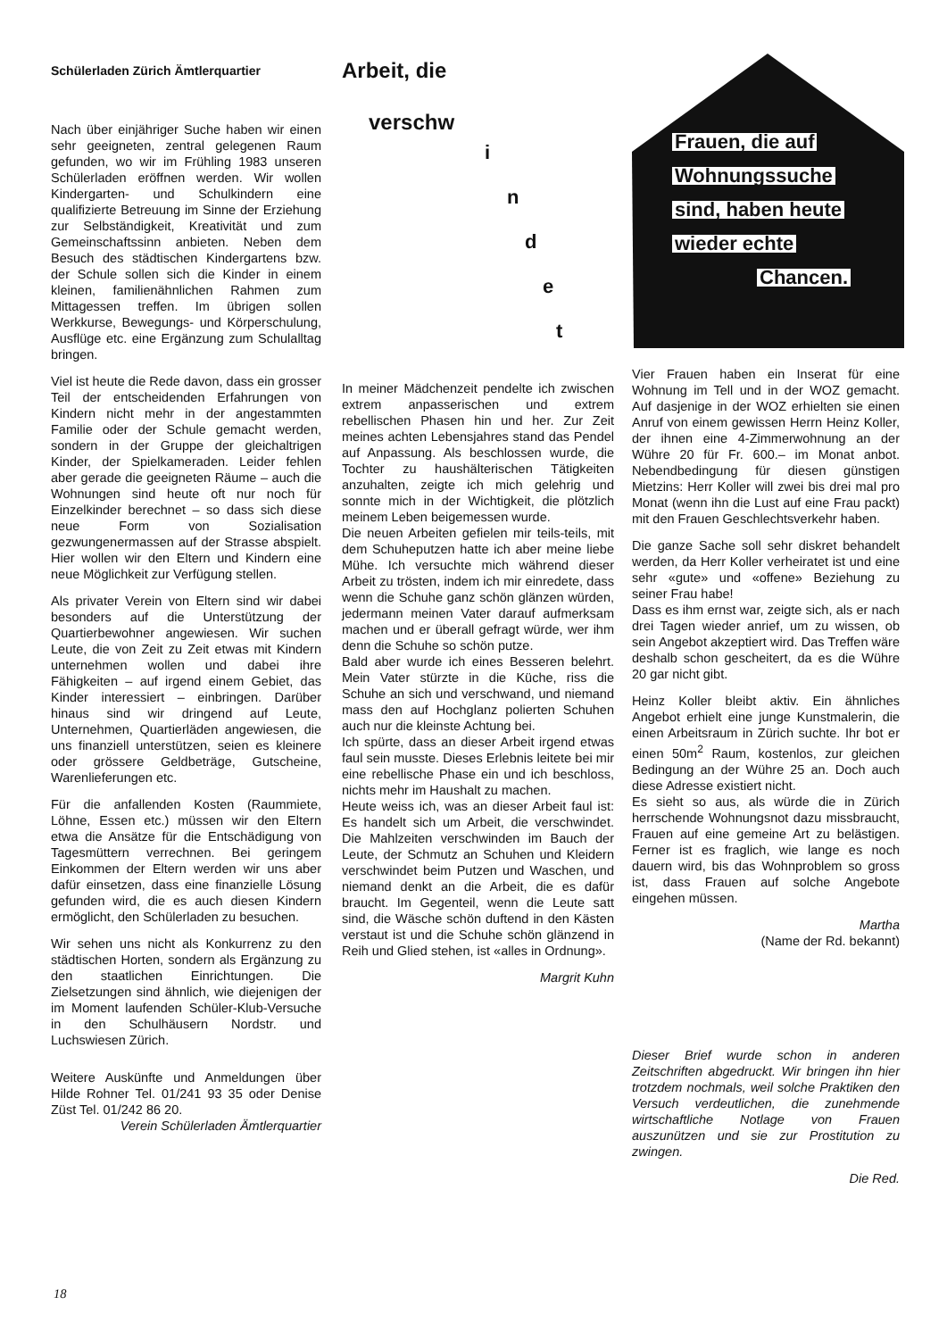Schülerladen Zürich Ämtlerquartier
Nach über einjähriger Suche haben wir einen sehr geeigneten, zentral gelegenen Raum gefunden, wo wir im Frühling 1983 unseren Schülerladen eröffnen werden. Wir wollen Kindergarten- und Schulkindern eine qualifizierte Betreuung im Sinne der Erziehung zur Selbständigkeit, Kreativität und zum Gemeinschaftssinn anbieten. Neben dem Besuch des städtischen Kindergartens bzw. der Schule sollen sich die Kinder in einem kleinen, familienähnlichen Rahmen zum Mittagessen treffen. Im übrigen sollen Werkkurse, Bewegungs- und Körperschulung, Ausflüge etc. eine Ergänzung zum Schulalltag bringen.
Viel ist heute die Rede davon, dass ein grosser Teil der entscheidenden Erfahrungen von Kindern nicht mehr in der angestammten Familie oder der Schule gemacht werden, sondern in der Gruppe der gleichaltrigen Kinder, der Spielkameraden. Leider fehlen aber gerade die geeigneten Räume – auch die Wohnungen sind heute oft nur noch für Einzelkinder berechnet – so dass sich diese neue Form von Sozialisation gezwungenermassen auf der Strasse abspielt. Hier wollen wir den Eltern und Kindern eine neue Möglichkeit zur Verfügung stellen.
Als privater Verein von Eltern sind wir dabei besonders auf die Unterstützung der Quartierbewohner angewiesen. Wir suchen Leute, die von Zeit zu Zeit etwas mit Kindern unternehmen wollen und dabei ihre Fähigkeiten – auf irgend einem Gebiet, das Kinder interessiert – einbringen. Darüber hinaus sind wir dringend auf Leute, Unternehmen, Quartierläden angewiesen, die uns finanziell unterstützen, seien es kleinere oder grössere Geldbeträge, Gutscheine, Warenlieferungen etc.
Für die anfallenden Kosten (Raummiete, Löhne, Essen etc.) müssen wir den Eltern etwa die Ansätze für die Entschädigung von Tagesmüttern verrechnen. Bei geringem Einkommen der Eltern werden wir uns aber dafür einsetzen, dass eine finanzielle Lösung gefunden wird, die es auch diesen Kindern ermöglicht, den Schülerladen zu besuchen.
Wir sehen uns nicht als Konkurrenz zu den städtischen Horten, sondern als Ergänzung zu den staatlichen Einrichtungen. Die Zielsetzungen sind ähnlich, wie diejenigen der im Moment laufenden Schüler-Klub-Versuche in den Schulhäusern Nordstr. und Luchswiesen Zürich.
Weitere Auskünfte und Anmeldungen über Hilde Rohner Tel. 01/241 93 35 oder Denise Züst Tel. 01/242 86 20.
Verein Schülerladen Ämtlerquartier
Arbeit, die
verschw
i
n
d
e
t
In meiner Mädchenzeit pendelte ich zwischen extrem anpasserischen und extrem rebellischen Phasen hin und her. Zur Zeit meines achten Lebensjahres stand das Pendel auf Anpassung. Als beschlossen wurde, die Tochter zu haushälterischen Tätigkeiten anzuhalten, zeigte ich mich gelehrig und sonnte mich in der Wichtigkeit, die plötzlich meinem Leben beigemessen wurde.
Die neuen Arbeiten gefielen mir teils-teils, mit dem Schuheputzen hatte ich aber meine liebe Mühe. Ich versuchte mich während dieser Arbeit zu trösten, indem ich mir einredete, dass wenn die Schuhe ganz schön glänzen würden, jedermann meinen Vater darauf aufmerksam machen und er überall gefragt würde, wer ihm denn die Schuhe so schön putze.
Bald aber wurde ich eines Besseren belehrt. Mein Vater stürzte in die Küche, riss die Schuhe an sich und verschwand, und niemand mass den auf Hochglanz polierten Schuhen auch nur die kleinste Achtung bei.
Ich spürte, dass an dieser Arbeit irgend etwas faul sein musste. Dieses Erlebnis leitete bei mir eine rebellische Phase ein und ich beschloss, nichts mehr im Haushalt zu machen.
Heute weiss ich, was an dieser Arbeit faul ist: Es handelt sich um Arbeit, die verschwindet. Die Mahlzeiten verschwinden im Bauch der Leute, der Schmutz an Schuhen und Kleidern verschwindet beim Putzen und Waschen, und niemand denkt an die Arbeit, die es dafür braucht. Im Gegenteil, wenn die Leute satt sind, die Wäsche schön duftend in den Kästen verstaut ist und die Schuhe schön glänzend in Reih und Glied stehen, ist «alles in Ordnung».
Margrit Kuhn
Frauen, die auf
Wohnungssuche
sind, haben heute
wieder echte
Chancen.
Vier Frauen haben ein Inserat für eine Wohnung im Tell und in der WOZ gemacht. Auf dasjenige in der WOZ erhielten sie einen Anruf von einem gewissen Herrn Heinz Koller, der ihnen eine 4-Zimmerwohnung an der Wühre 20 für Fr. 600.– im Monat anbot. Nebendbedingung für diesen günstigen Mietzins: Herr Koller will zwei bis drei mal pro Monat (wenn ihn die Lust auf eine Frau packt) mit den Frauen Geschlechtsverkehr haben.
Die ganze Sache soll sehr diskret behandelt werden, da Herr Koller verheiratet ist und eine sehr «gute» und «offene» Beziehung zu seiner Frau habe!
Dass es ihm ernst war, zeigte sich, als er nach drei Tagen wieder anrief, um zu wissen, ob sein Angebot akzeptiert wird. Das Treffen wäre deshalb schon gescheitert, da es die Wühre 20 gar nicht gibt.
Heinz Koller bleibt aktiv. Ein ähnliches Angebot erhielt eine junge Kunstmalerin, die einen Arbeitsraum in Zürich suchte. Ihr bot er einen 50m<sup>2</sup> Raum, kostenlos, zur gleichen Bedingung an der Wühre 25 an. Doch auch diese Adresse existiert nicht.
Es sieht so aus, als würde die in Zürich herrschende Wohnungsnot dazu missbraucht, Frauen auf eine gemeine Art zu belästigen. Ferner ist es fraglich, wie lange es noch dauern wird, bis das Wohnproblem so gross ist, dass Frauen auf solche Angebote eingehen müssen.
Martha
(Name der Rd. bekannt)
Dieser Brief wurde schon in anderen Zeitschriften abgedruckt. Wir bringen ihn hier trotzdem nochmals, weil solche Praktiken den Versuch verdeutlichen, die zunehmende wirtschaftliche Notlage von Frauen auszunützen und sie zur Prostitution zu zwingen.
Die Red.
18